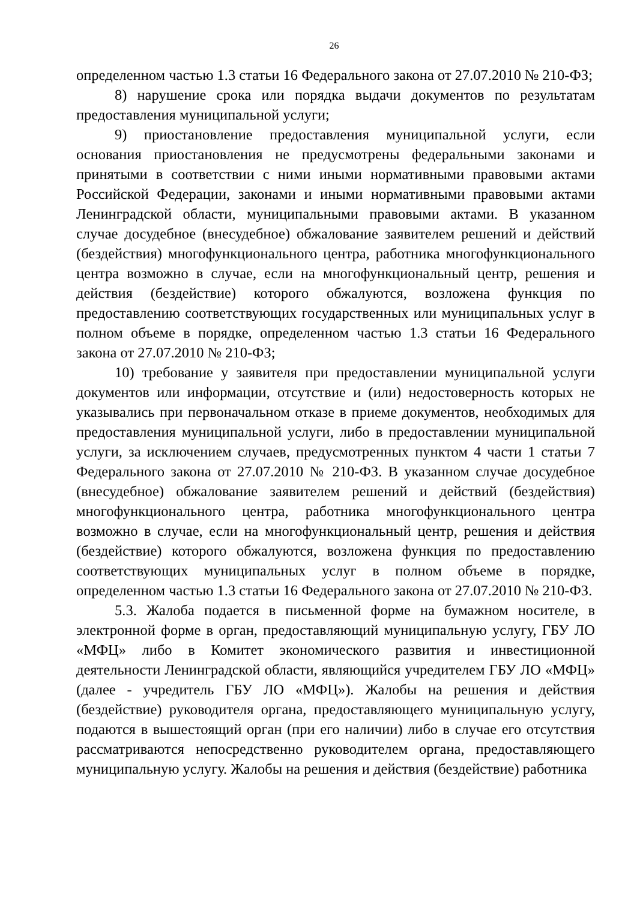26
определенном частью 1.3 статьи 16 Федерального закона от 27.07.2010 № 210-ФЗ;
8) нарушение срока или порядка выдачи документов по результатам предоставления муниципальной услуги;
9) приостановление предоставления муниципальной услуги, если основания приостановления не предусмотрены федеральными законами и принятыми в соответствии с ними иными нормативными правовыми актами Российской Федерации, законами и иными нормативными правовыми актами Ленинградской области, муниципальными правовыми актами. В указанном случае досудебное (внесудебное) обжалование заявителем решений и действий (бездействия) многофункционального центра, работника многофункционального центра возможно в случае, если на многофункциональный центр, решения и действия (бездействие) которого обжалуются, возложена функция по предоставлению соответствующих государственных или муниципальных услуг в полном объеме в порядке, определенном частью 1.3 статьи 16 Федерального закона от 27.07.2010 № 210-ФЗ;
10) требование у заявителя при предоставлении муниципальной услуги документов или информации, отсутствие и (или) недостоверность которых не указывались при первоначальном отказе в приеме документов, необходимых для предоставления муниципальной услуги, либо в предоставлении муниципальной услуги, за исключением случаев, предусмотренных пунктом 4 части 1 статьи 7 Федерального закона от 27.07.2010 № 210-ФЗ. В указанном случае досудебное (внесудебное) обжалование заявителем решений и действий (бездействия) многофункционального центра, работника многофункционального центра возможно в случае, если на многофункциональный центр, решения и действия (бездействие) которого обжалуются, возложена функция по предоставлению соответствующих муниципальных услуг в полном объеме в порядке, определенном частью 1.3 статьи 16 Федерального закона от 27.07.2010 № 210-ФЗ.
5.3. Жалоба подается в письменной форме на бумажном носителе, в электронной форме в орган, предоставляющий муниципальную услугу, ГБУ ЛО «МФЦ» либо в Комитет экономического развития и инвестиционной деятельности Ленинградской области, являющийся учредителем ГБУ ЛО «МФЦ» (далее - учредитель ГБУ ЛО «МФЦ»). Жалобы на решения и действия (бездействие) руководителя органа, предоставляющего муниципальную услугу, подаются в вышестоящий орган (при его наличии) либо в случае его отсутствия рассматриваются непосредственно руководителем органа, предоставляющего муниципальную услугу. Жалобы на решения и действия (бездействие) работника